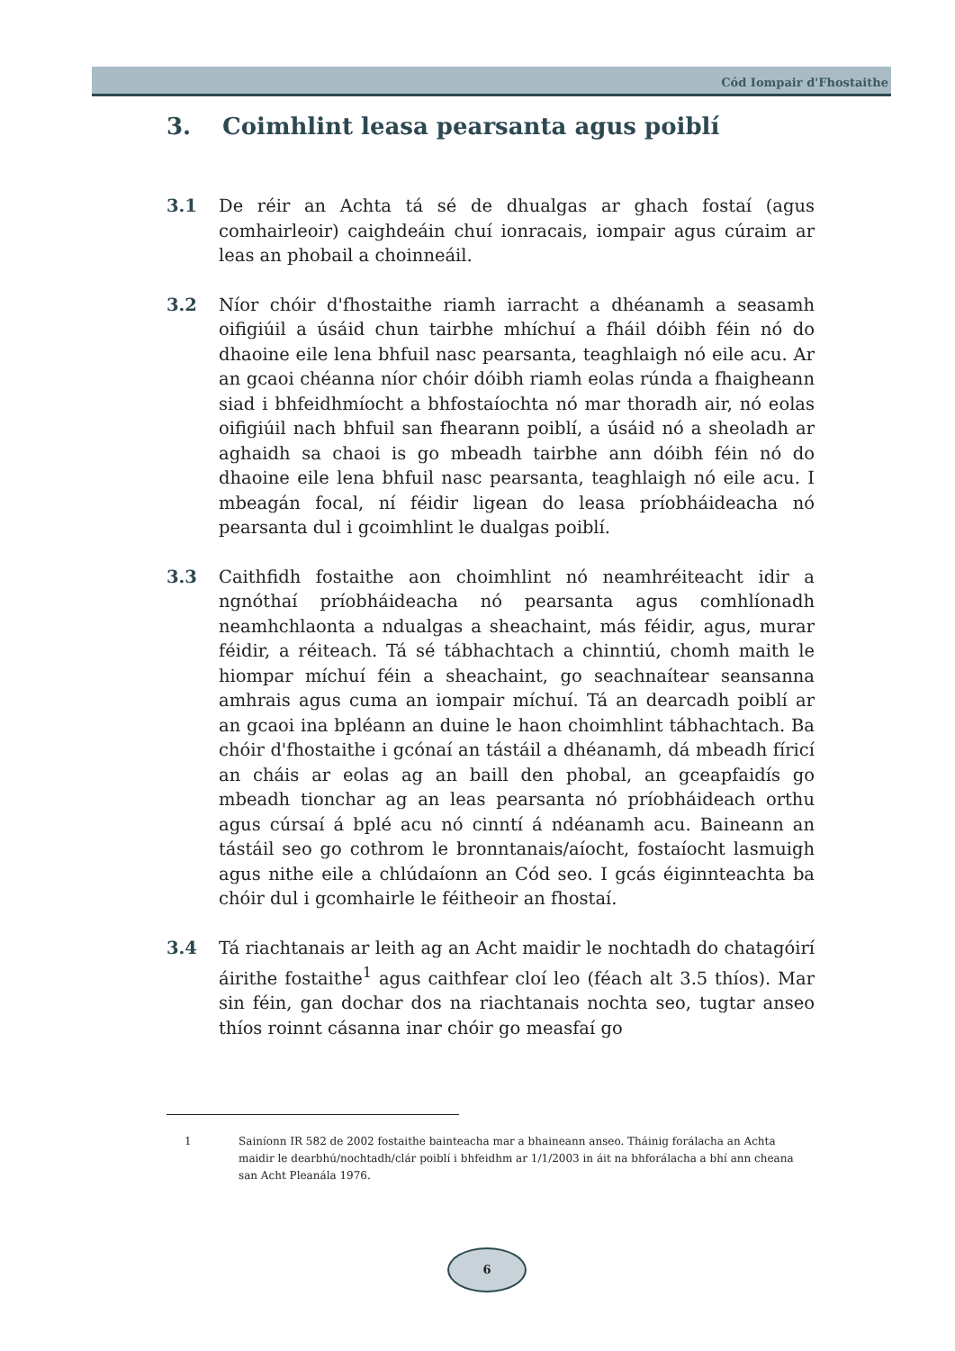Cód Iompair d'Fhostaithe
3. Coimhlint leasa pearsanta agus poiblí
3.1 De réir an Achta tá sé de dhualgas ar ghach fostaí (agus comhairleoir) caighdeáin chuí ionracais, iompair agus cúraim ar leas an phobail a choinneáil.
3.2 Níor chóir d'fhostaithe riamh iarracht a dhéanamh a seasamh oifigiúil a úsáid chun tairbhe mhíchuí a fháil dóibh féin nó do dhaoine eile lena bhfuil nasc pearsanta, teaghlaigh nó eile acu. Ar an gcaoi chéanna níor chóir dóibh riamh eolas rúnda a fhaigheann siad i bhfeidhmíocht a bhfostaíochta nó mar thoradh air, nó eolas oifigiúil nach bhfuil san fhearann poiblí, a úsáid nó a sheoladh ar aghaidh sa chaoi is go mbeadh tairbhe ann dóibh féin nó do dhaoine eile lena bhfuil nasc pearsanta, teaghlaigh nó eile acu. I mbeagán focal, ní féidir ligean do leasa príobháideacha nó pearsanta dul i gcoimhlint le dualgas poiblí.
3.3 Caithfidh fostaithe aon choimhlint nó neamhréiteacht idir a ngnóthaí príobháideacha nó pearsanta agus comhlíonadh neamhchlaonta a ndualgas a sheachaint, más féidir, agus, murar féidir, a réiteach. Tá sé tábhachtach a chinntiú, chomh maith le hiompar míchuí féin a sheachaint, go seachnaítear seansanna amhrais agus cuma an iompair míchuí. Tá an dearcadh poiblí ar an gcaoi ina bpléann an duine le haon choimhlint tábhachtach. Ba chóir d'fhostaithe i gcónaí an tástáil a dhéanamh, dá mbeadh fíricí an cháis ar eolas ag an baill den phobal, an gceapfaidís go mbeadh tionchar ag an leas pearsanta nó príobháideach orthu agus cúrsaí á bplé acu nó cinntí á ndéanamh acu. Baineann an tástáil seo go cothrom le bronntanais/aíocht, fostaíocht lasmuigh agus nithe eile a chlúdaíonn an Cód seo. I gcás éiginnteachta ba chóir dul i gcomhairle le féitheoir an fhostaí.
3.4 Tá riachtanais ar leith ag an Acht maidir le nochtadh do chatagóirí áirithe fostaithe<sup>1</sup> agus caithfear cloí leo (féach alt 3.5 thíos). Mar sin féin, gan dochar dos na riachtanais nochta seo, tugtar anseo thíos roinnt cásanna inar chóir go measfaí go
1 Sainíonn IR 582 de 2002 fostaithe bainteacha mar a bhaineann anseo. Tháinig forálacha an Achta maidir le dearbhú/nochtadh/clár poiblí i bhfeidhm ar 1/1/2003 in áit na bhforálacha a bhí ann cheana san Acht Pleanála 1976.
6